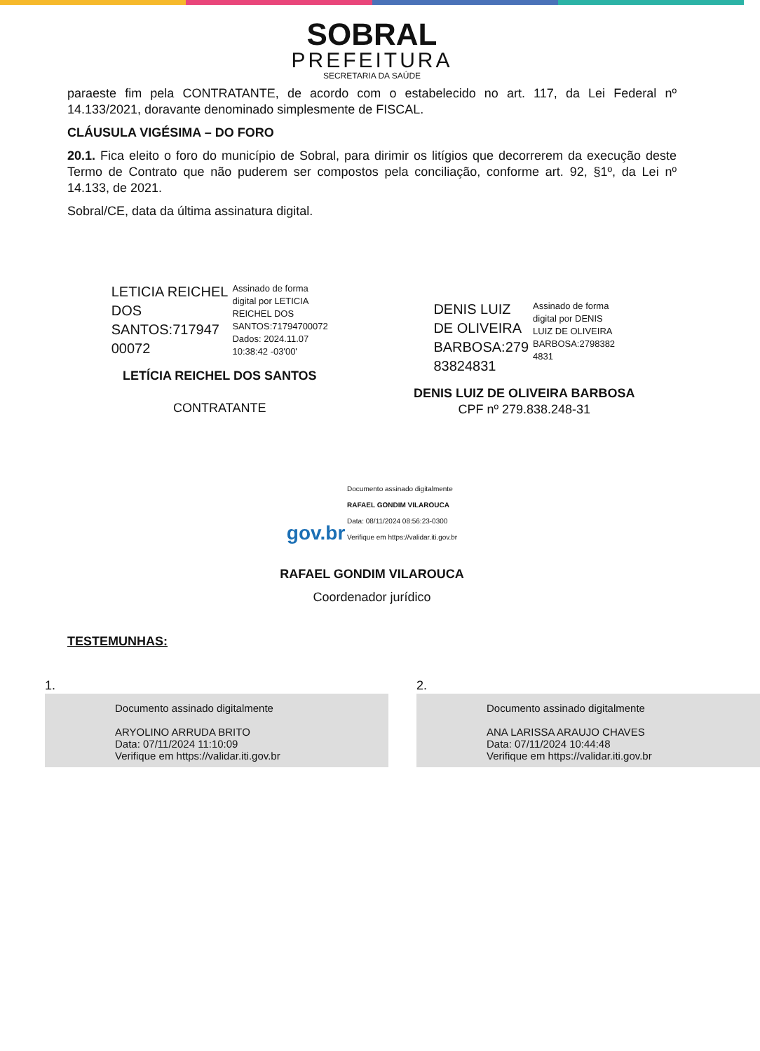SOBRAL
PREFEITURA
SECRETARIA DA SAÚDE
paraeste fim pela CONTRATANTE, de acordo com o estabelecido no art. 117, da Lei Federal nº 14.133/2021, doravante denominado simplesmente de FISCAL.
CLÁUSULA VIGÉSIMA – DO FORO
20.1. Fica eleito o foro do município de Sobral, para dirimir os litígios que decorrerem da execução deste Termo de Contrato que não puderem ser compostos pela conciliação, conforme art. 92, §1º, da Lei nº 14.133, de 2021.
Sobral/CE, data da última assinatura digital.
LETICIA REICHEL
DOS
SANTOS:717947
00072
Assinado de forma
digital por LETICIA
REICHEL DOS
SANTOS:71794700072
Dados: 2024.11.07
10:38:42 -03'00'
LETÍCIA REICHEL DOS SANTOS
CONTRATANTE
DENIS LUIZ
DE OLIVEIRA
BARBOSA:279
83824831
Assinado de forma
digital por DENIS
LUIZ DE OLIVEIRA
BARBOSA:2798382
4831
DENIS LUIZ DE OLIVEIRA BARBOSA
CPF nº 279.838.248-31
gov.br Documento assinado digitalmente
RAFAEL GONDIM VILAROUCA
Data: 08/11/2024 08:56:23-0300
Verifique em https://validar.iti.gov.br
RAFAEL GONDIM VILAROUCA
Coordenador jurídico
TESTEMUNHAS:
1.
Documento assinado digitalmente
ARYOLINO ARRUDA BRITO
Data: 07/11/2024 11:10:09
Verifique em https://validar.iti.gov.br
2.
Documento assinado digitalmente
ANA LARISSA ARAUJO CHAVES
Data: 07/11/2024 10:44:48
Verifique em https://validar.iti.gov.br